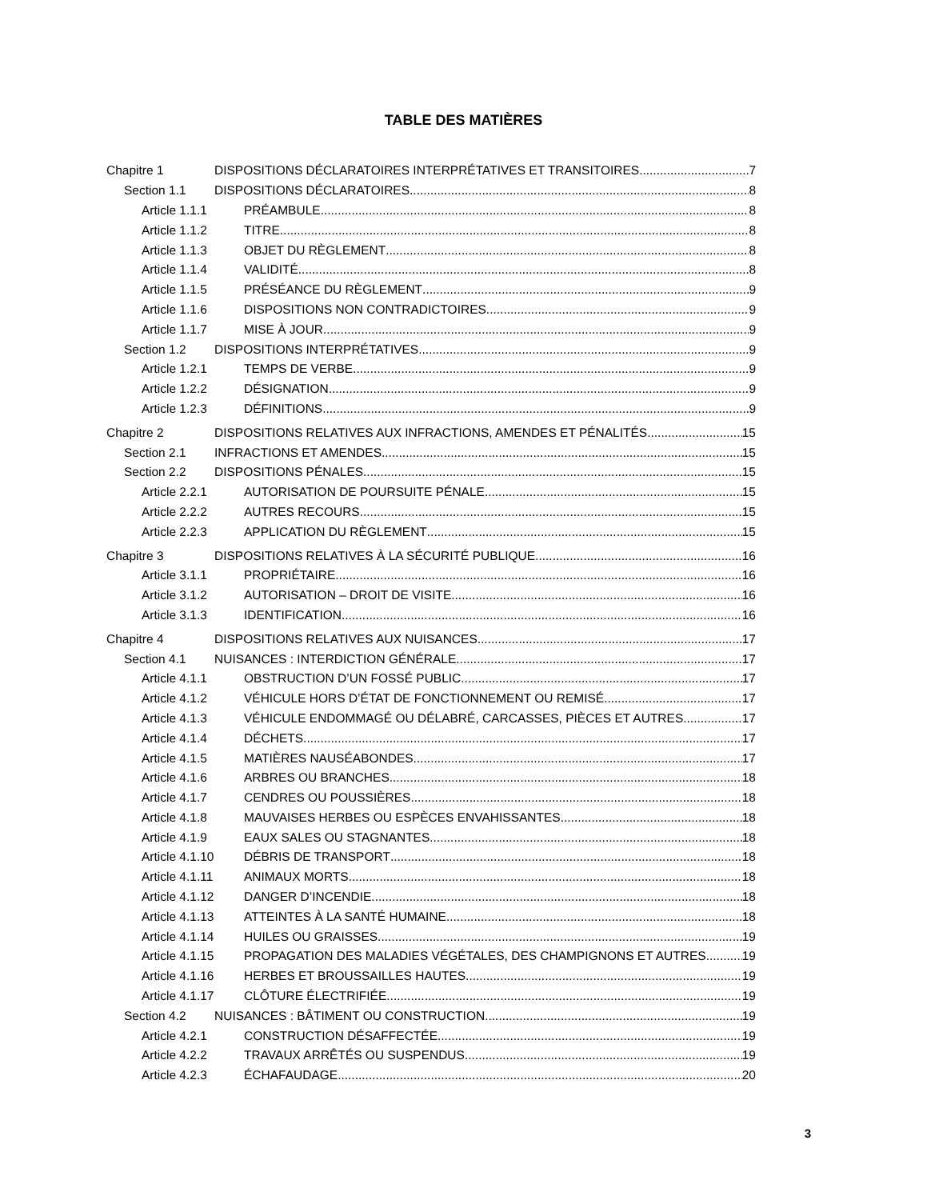TABLE DES MATIÈRES
Chapitre 1 DISPOSITIONS DÉCLARATOIRES INTERPRÉTATIVES ET TRANSITOIRES 7
Section 1.1 DISPOSITIONS DÉCLARATOIRES 8
Article 1.1.1 PRÉAMBULE 8
Article 1.1.2 TITRE 8
Article 1.1.3 OBJET DU RÈGLEMENT 8
Article 1.1.4 VALIDITÉ 8
Article 1.1.5 PRÉSÉANCE DU RÈGLEMENT 9
Article 1.1.6 DISPOSITIONS NON CONTRADICTOIRES 9
Article 1.1.7 MISE À JOUR 9
Section 1.2 DISPOSITIONS INTERPRÉTATIVES 9
Article 1.2.1 TEMPS DE VERBE 9
Article 1.2.2 DÉSIGNATION 9
Article 1.2.3 DÉFINITIONS 9
Chapitre 2 DISPOSITIONS RELATIVES AUX INFRACTIONS, AMENDES ET PÉNALITÉS 15
Section 2.1 INFRACTIONS ET AMENDES 15
Section 2.2 DISPOSITIONS PÉNALES 15
Article 2.2.1 AUTORISATION DE POURSUITE PÉNALE 15
Article 2.2.2 AUTRES RECOURS 15
Article 2.2.3 APPLICATION DU RÈGLEMENT 15
Chapitre 3 DISPOSITIONS RELATIVES À LA SÉCURITÉ PUBLIQUE 16
Article 3.1.1 PROPRIÉTAIRE 16
Article 3.1.2 AUTORISATION – DROIT DE VISITE 16
Article 3.1.3 IDENTIFICATION 16
Chapitre 4 DISPOSITIONS RELATIVES AUX NUISANCES 17
Section 4.1 NUISANCES : INTERDICTION GÉNÉRALE 17
Article 4.1.1 OBSTRUCTION D’UN FOSSÉ PUBLIC 17
Article 4.1.2 VÉHICULE HORS D’ÉTAT DE FONCTIONNEMENT OU REMISÉ 17
Article 4.1.3 VÉHICULE ENDOMMAGÉ OU DÉLABRÉ, CARCASSES, PIÈCES ET AUTRES 17
Article 4.1.4 DÉCHETS 17
Article 4.1.5 MATIÈRES NAUSÉABONDES 17
Article 4.1.6 ARBRES OU BRANCHES 18
Article 4.1.7 CENDRES OU POUSSIÈRES 18
Article 4.1.8 MAUVAISES HERBES OU ESPÈCES ENVAHISSANTES 18
Article 4.1.9 EAUX SALES OU STAGNANTES 18
Article 4.1.10 DÉBRIS DE TRANSPORT 18
Article 4.1.11 ANIMAUX MORTS 18
Article 4.1.12 DANGER D’INCENDIE 18
Article 4.1.13 ATTEINTES À LA SANTÉ HUMAINE 18
Article 4.1.14 HUILES OU GRAISSES 19
Article 4.1.15 PROPAGATION DES MALADIES VÉGÉTALES, DES CHAMPIGNONS ET AUTRES 19
Article 4.1.16 HERBES ET BROUSSAILLES HAUTES 19
Article 4.1.17 CLÔTURE ÉLECTRIFIÉE 19
Section 4.2 NUISANCES : BÂTIMENT OU CONSTRUCTION 19
Article 4.2.1 CONSTRUCTION DÉSAFFECTÉE 19
Article 4.2.2 TRAVAUX ARRÊTÉS OU SUSPENDUS 19
Article 4.2.3 ÉCHAFAUDAGE 20
3